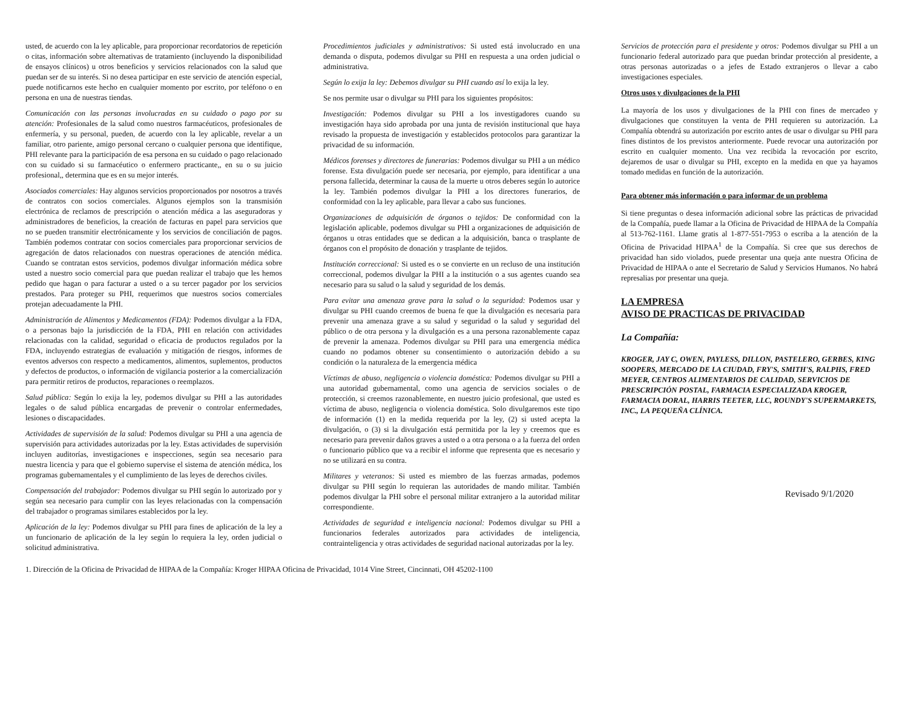usted, de acuerdo con la ley aplicable, para proporcionar recordatorios de repetición o citas, información sobre alternativas de tratamiento (incluyendo la disponibilidad de ensayos clínicos) u otros beneficios y servicios relacionados con la salud que puedan ser de su interés. Si no desea participar en este servicio de atención especial, puede notificarnos este hecho en cualquier momento por escrito, por teléfono o en persona en una de nuestras tiendas.
Comunicación con las personas involucradas en su cuidado o pago por su atención: Profesionales de la salud como nuestros farmacéuticos, profesionales de enfermería, y su personal, pueden, de acuerdo con la ley aplicable, revelar a un familiar, otro pariente, amigo personal cercano o cualquier persona que identifique, PHI relevante para la participación de esa persona en su cuidado o pago relacionado con su cuidado si su farmacéutico o enfermero practicante,, en su o su juicio profesional,, determina que es en su mejor interés.
Asociados comerciales: Hay algunos servicios proporcionados por nosotros a través de contratos con socios comerciales. Algunos ejemplos son la transmisión electrónica de reclamos de prescripción o atención médica a las aseguradoras y administradores de beneficios, la creación de facturas en papel para servicios que no se pueden transmitir electrónicamente y los servicios de conciliación de pagos. También podemos contratar con socios comerciales para proporcionar servicios de agregación de datos relacionados con nuestras operaciones de atención médica. Cuando se contratan estos servicios, podemos divulgar información médica sobre usted a nuestro socio comercial para que puedan realizar el trabajo que les hemos pedido que hagan o para facturar a usted o a su tercer pagador por los servicios prestados. Para proteger su PHI, requerimos que nuestros socios comerciales protejan adecuadamente la PHI.
Administración de Alimentos y Medicamentos (FDA): Podemos divulgar a la FDA, o a personas bajo la jurisdicción de la FDA, PHI en relación con actividades relacionadas con la calidad, seguridad o eficacia de productos regulados por la FDA, incluyendo estrategias de evaluación y mitigación de riesgos, informes de eventos adversos con respecto a medicamentos, alimentos, suplementos, productos y defectos de productos, o información de vigilancia posterior a la comercialización para permitir retiros de productos, reparaciones o reemplazos.
Salud pública: Según lo exija la ley, podemos divulgar su PHI a las autoridades legales o de salud pública encargadas de prevenir o controlar enfermedades, lesiones o discapacidades.
Actividades de supervisión de la salud: Podemos divulgar su PHI a una agencia de supervisión para actividades autorizadas por la ley. Estas actividades de supervisión incluyen auditorías, investigaciones e inspecciones, según sea necesario para nuestra licencia y para que el gobierno supervise el sistema de atención médica, los programas gubernamentales y el cumplimiento de las leyes de derechos civiles.
Compensación del trabajador: Podemos divulgar su PHI según lo autorizado por y según sea necesario para cumplir con las leyes relacionadas con la compensación del trabajador o programas similares establecidos por la ley.
Aplicación de la ley: Podemos divulgar su PHI para fines de aplicación de la ley a un funcionario de aplicación de la ley según lo requiera la ley, orden judicial o solicitud administrativa.
Procedimientos judiciales y administrativos: Si usted está involucrado en una demanda o disputa, podemos divulgar su PHI en respuesta a una orden judicial o administrativa.
Según lo exija la ley: Debemos divulgar su PHI cuando así lo exija la ley.
Se nos permite usar o divulgar su PHI para los siguientes propósitos:
Investigación: Podemos divulgar su PHI a los investigadores cuando su investigación haya sido aprobada por una junta de revisión institucional que haya revisado la propuesta de investigación y establecidos protocolos para garantizar la privacidad de su información.
Médicos forenses y directores de funerarias: Podemos divulgar su PHI a un médico forense. Esta divulgación puede ser necesaria, por ejemplo, para identificar a una persona fallecida, determinar la causa de la muerte u otros deberes según lo autorice la ley. También podemos divulgar la PHI a los directores funerarios, de conformidad con la ley aplicable, para llevar a cabo sus funciones.
Organizaciones de adquisición de órganos o tejidos: De conformidad con la legislación aplicable, podemos divulgar su PHI a organizaciones de adquisición de órganos u otras entidades que se dedican a la adquisición, banca o trasplante de órganos con el propósito de donación y trasplante de tejidos.
Institución correccional: Si usted es o se convierte en un recluso de una institución correccional, podemos divulgar la PHI a la institución o a sus agentes cuando sea necesario para su salud o la salud y seguridad de los demás.
Para evitar una amenaza grave para la salud o la seguridad: Podemos usar y divulgar su PHI cuando creemos de buena fe que la divulgación es necesaria para prevenir una amenaza grave a su salud y seguridad o la salud y seguridad del público o de otra persona y la divulgación es a una persona razonablemente capaz de prevenir la amenaza. Podemos divulgar su PHI para una emergencia médica cuando no podamos obtener su consentimiento o autorización debido a su condición o la naturaleza de la emergencia médica
Víctimas de abuso, negligencia o violencia doméstica: Podemos divulgar su PHI a una autoridad gubernamental, como una agencia de servicios sociales o de protección, si creemos razonablemente, en nuestro juicio profesional, que usted es víctima de abuso, negligencia o violencia doméstica. Solo divulgaremos este tipo de información (1) en la medida requerida por la ley, (2) si usted acepta la divulgación, o (3) si la divulgación está permitida por la ley y creemos que es necesario para prevenir daños graves a usted o a otra persona o a la fuerza del orden o funcionario público que va a recibir el informe que representa que es necesario y no se utilizará en su contra.
Militares y veteranos: Si usted es miembro de las fuerzas armadas, podemos divulgar su PHI según lo requieran las autoridades de mando militar. También podemos divulgar la PHI sobre el personal militar extranjero a la autoridad militar correspondiente.
Actividades de seguridad e inteligencia nacional: Podemos divulgar su PHI a funcionarios federales autorizados para actividades de inteligencia, contrainteligencia y otras actividades de seguridad nacional autorizadas por la ley.
Servicios de protección para el presidente y otros: Podemos divulgar su PHI a un funcionario federal autorizado para que puedan brindar protección al presidente, a otras personas autorizadas o a jefes de Estado extranjeros o llevar a cabo investigaciones especiales.
Otros usos y divulgaciones de la PHI
La mayoría de los usos y divulgaciones de la PHI con fines de mercadeo y divulgaciones que constituyen la venta de PHI requieren su autorización. La Compañía obtendrá su autorización por escrito antes de usar o divulgar su PHI para fines distintos de los previstos anteriormente. Puede revocar una autorización por escrito en cualquier momento. Una vez recibida la revocación por escrito, dejaremos de usar o divulgar su PHI, excepto en la medida en que ya hayamos tomado medidas en función de la autorización.
Para obtener más información o para informar de un problema
Si tiene preguntas o desea información adicional sobre las prácticas de privacidad de la Compañía, puede llamar a la Oficina de Privacidad de HIPAA de la Compañía al 513-762-1161. Llame gratis al 1-877-551-7953 o escriba a la atención de la Oficina de Privacidad HIPAA<sup>1</sup> de la Compañía. Si cree que sus derechos de privacidad han sido violados, puede presentar una queja ante nuestra Oficina de Privacidad de HIPAA o ante el Secretario de Salud y Servicios Humanos. No habrá represalias por presentar una queja.
LA EMPRESA
AVISO DE PRACTICAS DE PRIVACIDAD
La Compañía:
KROGER, JAY C, OWEN, PAYLESS, DILLON, PASTELERO, GERBES, KING SOOPERS, MERCADO DE LA CIUDAD, FRY'S, SMITH'S, RALPHS, FRED MEYER, CENTROS ALIMENTARIOS DE CALIDAD, SERVICIOS DE PRESCRIPCIÓN POSTAL, FARMACIA ESPECIALIZADA KROGER, FARMACIA DORAL, HARRIS TEETER, LLC, ROUNDY'S SUPERMARKETS, INC., LA PEQUEÑA CLÍNICA.
Revisado 9/1/2020
1. Dirección de la Oficina de Privacidad de HIPAA de la Compañía: Kroger HIPAA Oficina de Privacidad, 1014 Vine Street, Cincinnati, OH 45202-1100